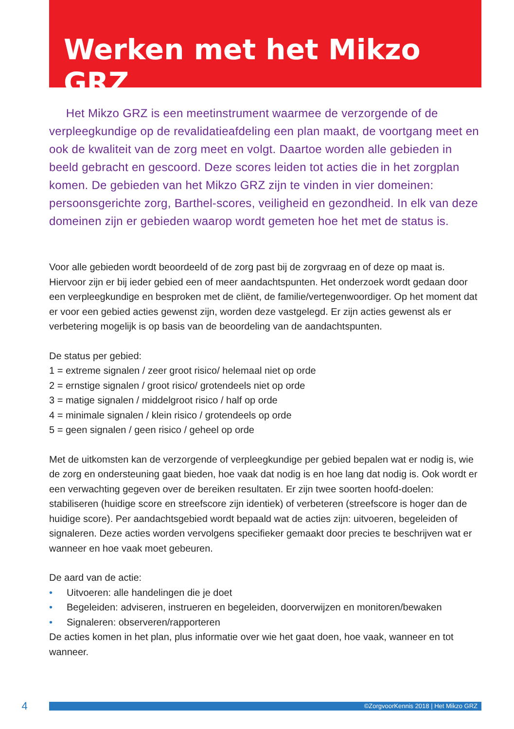Werken met het Mikzo GRZ
Het Mikzo GRZ is een meetinstrument waarmee de verzorgende of de verpleegkundige op de revalidatieafdeling een plan maakt, de voortgang meet en ook de kwaliteit van de zorg meet en volgt. Daartoe worden alle gebieden in beeld gebracht en gescoord. Deze scores leiden tot acties die in het zorgplan komen. De gebieden van het Mikzo GRZ zijn te vinden in vier domeinen: persoonsgerichte zorg, Barthel-scores, veiligheid en gezondheid. In elk van deze domeinen zijn er gebieden waarop wordt gemeten hoe het met de status is.
Voor alle gebieden wordt beoordeeld of de zorg past bij de zorgvraag en of deze op maat is. Hiervoor zijn er bij ieder gebied een of meer aandachtspunten. Het onderzoek wordt gedaan door een verpleegkundige en besproken met de cliënt, de familie/vertegenwoordiger. Op het moment dat er voor een gebied acties gewenst zijn, worden deze vastgelegd. Er zijn acties gewenst als er verbetering mogelijk is op basis van de beoordeling van de aandachtspunten.
De status per gebied:
1 = extreme signalen / zeer groot risico/ helemaal niet op orde
2 = ernstige signalen / groot risico/ grotendeels niet op orde
3 = matige signalen / middelgroot risico / half op orde
4 = minimale signalen / klein risico / grotendeels op orde
5 = geen signalen / geen risico / geheel op orde
Met de uitkomsten kan de verzorgende of verpleegkundige per gebied bepalen wat er nodig is, wie de zorg en ondersteuning gaat bieden, hoe vaak dat nodig is en hoe lang dat nodig is. Ook wordt er een verwachting gegeven over de bereiken resultaten. Er zijn twee soorten hoofd-doelen: stabiliseren (huidige score en streefscore zijn identiek) of verbeteren (streefscore is hoger dan de huidige score). Per aandachtsgebied wordt bepaald wat de acties zijn: uitvoeren, begeleiden of signaleren. Deze acties worden vervolgens specifieker gemaakt door precies te beschrijven wat er wanneer en hoe vaak moet gebeuren.
De aard van de actie:
• Uitvoeren: alle handelingen die je doet
• Begeleiden: adviseren, instrueren en begeleiden, doorverwijzen en monitoren/bewaken
• Signaleren: observeren/rapporteren
De acties komen in het plan, plus informatie over wie het gaat doen, hoe vaak, wanneer en tot wanneer.
4
©ZorgvoorKennis 2018 | Het Mikzo GRZ